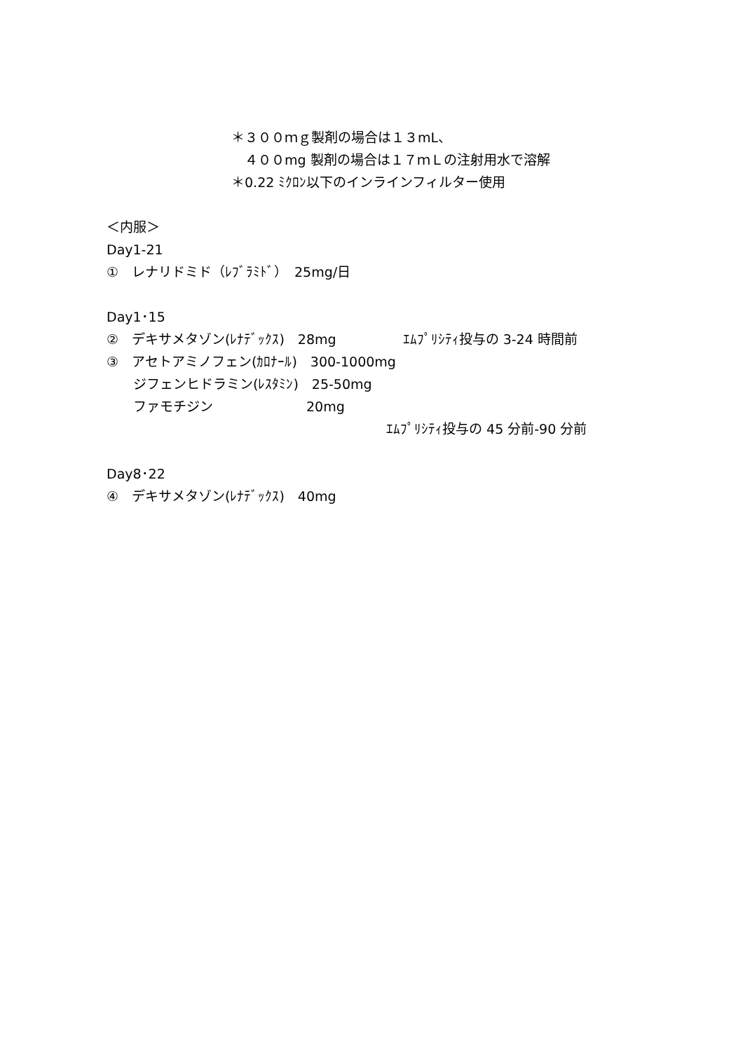＊３００ｍｇ製剤の場合は１３mL、
　４００mg 製剤の場合は１７ｍＬの注射用水で溶解
＊0.22 ﾐｸﾛﾝ以下のインラインフィルター使用
＜内服＞
Day1-21
①　レナリドミド（ﾚﾌﾞﾗﾐﾄﾞ）　25mg/日
Day1･15
②　デキサメタゾン(ﾚﾅﾃﾞｯｸｽ)　28mg　　　　　ｴﾑﾌﾟﾘｼﾃｨ投与の 3-24 時間前
③　アセトアミノフェン(ｶﾛﾅｰﾙ)　300-1000mg
　　ジフェンヒドラミン(ﾚｽﾀﾐﾝ)　25-50mg
　　ファモチジン　　　　　　　20mg
　　　　　　　　　　　　　　　　　　　　　ｴﾑﾌﾟﾘｼﾃｨ投与の 45 分前-90 分前
Day8･22
④　デキサメタゾン(ﾚﾅﾃﾞｯｸｽ)　40mg